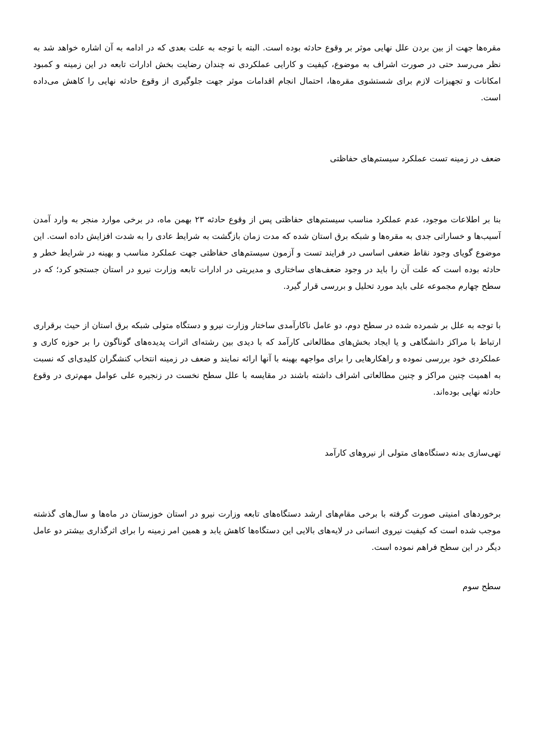مقره‌ها جهت از بین بردن علل نهایی موثر بر وقوع حادثه بوده است. البته با توجه به علت بعدی که در ادامه به آن اشاره خواهد شد به نظر می‌رسد حتی در صورت اشراف به موضوع، کیفیت و کارایی عملکردی نه چندان رضایت بخش ادارات تابعه در این زمینه و کمبود امکانات و تجهیزات لازم برای شستشوی مقره‌ها، احتمال انجام اقدامات موثر جهت جلوگیری از وقوع حادثه نهایی را کاهش می‌داده است.
ضعف در زمینه تست عملکرد سیستم‌های حفاظتی
بنا بر اطلاعات موجود، عدم عملکرد مناسب سیستم‌های حفاظتی پس از وقوع حادثه ۲۳ بهمن ماه، در برخی موارد منجر به وارد آمدن آسیب‌ها و خساراتی جدی به مقره‌ها و شبکه برق استان شده که مدت زمان بازگشت به شرایط عادی را به شدت افزایش داده است. این موضوع گویای وجود نقاط ضعفی اساسی در فرایند تست و آزمون سیستم‌های حفاظتی جهت عملکرد مناسب و بهینه در شرایط خطر و حادثه بوده است که علت آن را باید در وجود ضعف‌های ساختاری و مدیریتی در ادارات تابعه وزارت نیرو در استان جستجو کرد؛ که در سطح چهارم مجموعه علی باید مورد تحلیل و بررسی قرار گیرد.
با توجه به علل بر شمرده شده در سطح دوم، دو عامل ناکارآمدی ساختار وزارت نیرو و دستگاه متولی شبکه برق استان از حیث برقراری ارتباط با مراکز دانشگاهی و یا ایجاد بخش‌های مطالعاتی کارآمد که با دیدی بین رشته‌ای اثرات پدیده‌های گوناگون را بر حوزه کاری و عملکردی خود بررسی نموده و راهکارهایی را برای مواجهه بهینه با آنها ارائه نمایند و ضعف در زمینه انتخاب کنشگران کلیدی‌ای که نسبت به اهمیت چنین مراکز و چنین مطالعاتی اشراف داشته باشند در مقایسه با علل سطح نخست در زنجیره علی عوامل مهم‌تری در وقوع حادثه نهایی بوده‌اند.
تهی‌سازی بدنه دستگاه‌های متولی از نیروهای کارآمد
برخوردهای امنیتی صورت گرفته با برخی مقام‌های ارشد دستگاه‌های تابعه وزارت نیرو در استان خوزستان در ماه‌ها و سال‌های گذشته موجب شده است که کیفیت نیروی انسانی در لایه‌های بالایی این دستگاه‌ها کاهش یابد و همین امر زمینه را برای اثرگذاری بیشتر دو عامل دیگر در این سطح فراهم نموده است.
سطح سوم